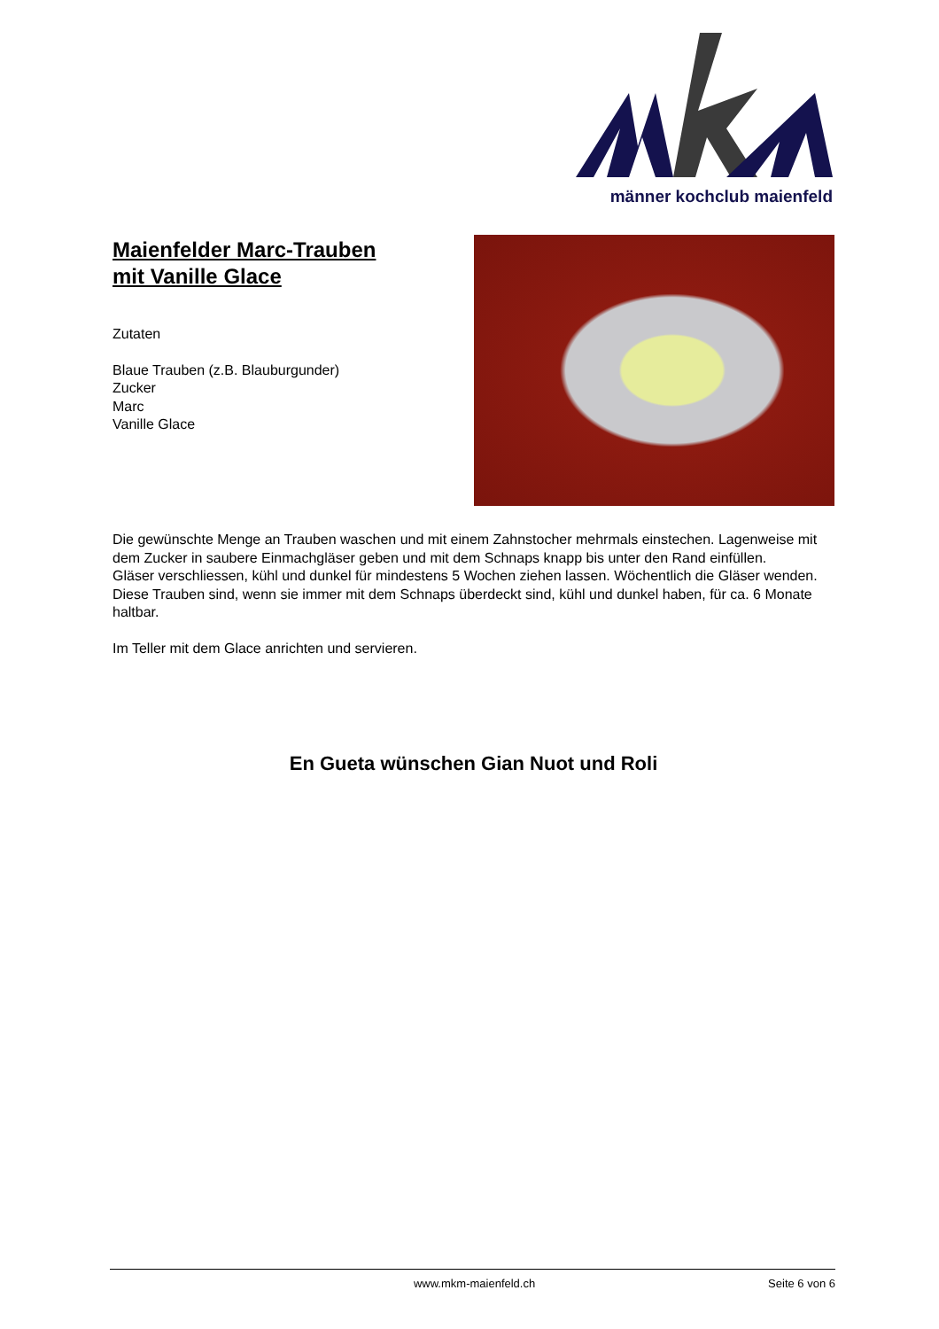männer kochclub maienfeld
Maienfelder Marc-Trauben
mit Vanille Glace
Zutaten
Blaue Trauben (z.B. Blauburgunder)
Zucker
Marc
Vanille Glace
Die gewünschte Menge an Trauben waschen und mit einem Zahnstocher mehrmals einstechen. Lagenweise mit dem Zucker in saubere Einmachgläser geben und mit dem Schnaps knapp bis unter den Rand einfüllen.
Gläser verschliessen, kühl und dunkel für mindestens 5 Wochen ziehen lassen. Wöchentlich die Gläser wenden.
Diese Trauben sind, wenn sie immer mit dem Schnaps überdeckt sind, kühl und dunkel haben, für ca. 6 Monate haltbar.
Im Teller mit dem Glace anrichten und servieren.
En Gueta wünschen Gian Nuot und Roli
www.mkm-maienfeld.ch Seite 6 von 6